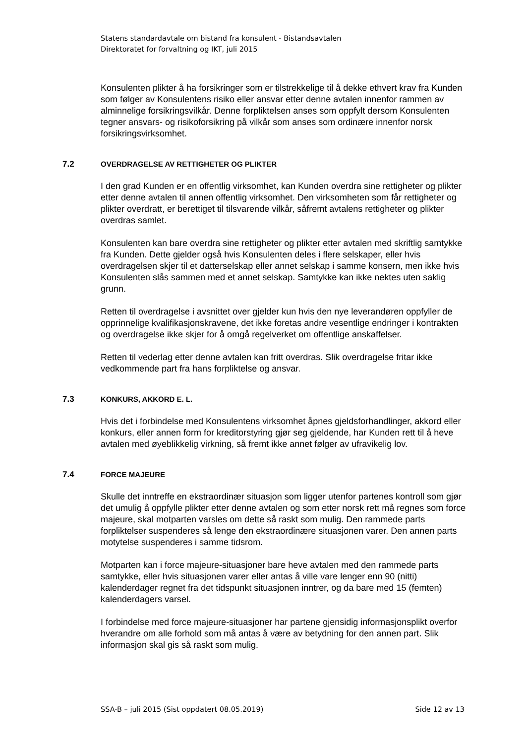Statens standardavtale om bistand fra konsulent - Bistandsavtalen
Direktoratet for forvaltning og IKT, juli 2015
Konsulenten plikter å ha forsikringer som er tilstrekkelige til å dekke ethvert krav fra Kunden som følger av Konsulentens risiko eller ansvar etter denne avtalen innenfor rammen av alminnelige forsikringsvilkår. Denne forpliktelsen anses som oppfylt dersom Konsulenten tegner ansvars- og risikoforsikring på vilkår som anses som ordinære innenfor norsk forsikringsvirksomhet.
7.2 OVERDRAGELSE AV RETTIGHETER OG PLIKTER
I den grad Kunden er en offentlig virksomhet, kan Kunden overdra sine rettigheter og plikter etter denne avtalen til annen offentlig virksomhet. Den virksomheten som får rettigheter og plikter overdratt, er berettiget til tilsvarende vilkår, såfremt avtalens rettigheter og plikter overdras samlet.
Konsulenten kan bare overdra sine rettigheter og plikter etter avtalen med skriftlig samtykke fra Kunden. Dette gjelder også hvis Konsulenten deles i flere selskaper, eller hvis overdragelsen skjer til et datterselskap eller annet selskap i samme konsern, men ikke hvis Konsulenten slås sammen med et annet selskap. Samtykke kan ikke nektes uten saklig grunn.
Retten til overdragelse i avsnittet over gjelder kun hvis den nye leverandøren oppfyller de opprinnelige kvalifikasjonskravene, det ikke foretas andre vesentlige endringer i kontrakten og overdragelse ikke skjer for å omgå regelverket om offentlige anskaffelser.
Retten til vederlag etter denne avtalen kan fritt overdras. Slik overdragelse fritar ikke vedkommende part fra hans forpliktelse og ansvar.
7.3 KONKURS, AKKORD E. L.
Hvis det i forbindelse med Konsulentens virksomhet åpnes gjeldsforhandlinger, akkord eller konkurs, eller annen form for kreditorstyring gjør seg gjeldende, har Kunden rett til å heve avtalen med øyeblikkelig virkning, så fremt ikke annet følger av ufravikelig lov.
7.4 FORCE MAJEURE
Skulle det inntreffe en ekstraordinær situasjon som ligger utenfor partenes kontroll som gjør det umulig å oppfylle plikter etter denne avtalen og som etter norsk rett må regnes som force majeure, skal motparten varsles om dette så raskt som mulig. Den rammede parts forpliktelser suspenderes så lenge den ekstraordinære situasjonen varer. Den annen parts motytelse suspenderes i samme tidsrom.
Motparten kan i force majeure-situasjoner bare heve avtalen med den rammede parts samtykke, eller hvis situasjonen varer eller antas å ville vare lenger enn 90 (nitti) kalenderdager regnet fra det tidspunkt situasjonen inntrer, og da bare med 15 (femten) kalenderdagers varsel.
I forbindelse med force majeure-situasjoner har partene gjensidig informasjonsplikt overfor hverandre om alle forhold som må antas å være av betydning for den annen part. Slik informasjon skal gis så raskt som mulig.
SSA-B – juli 2015 (Sist oppdatert 08.05.2019) Side 12 av 13